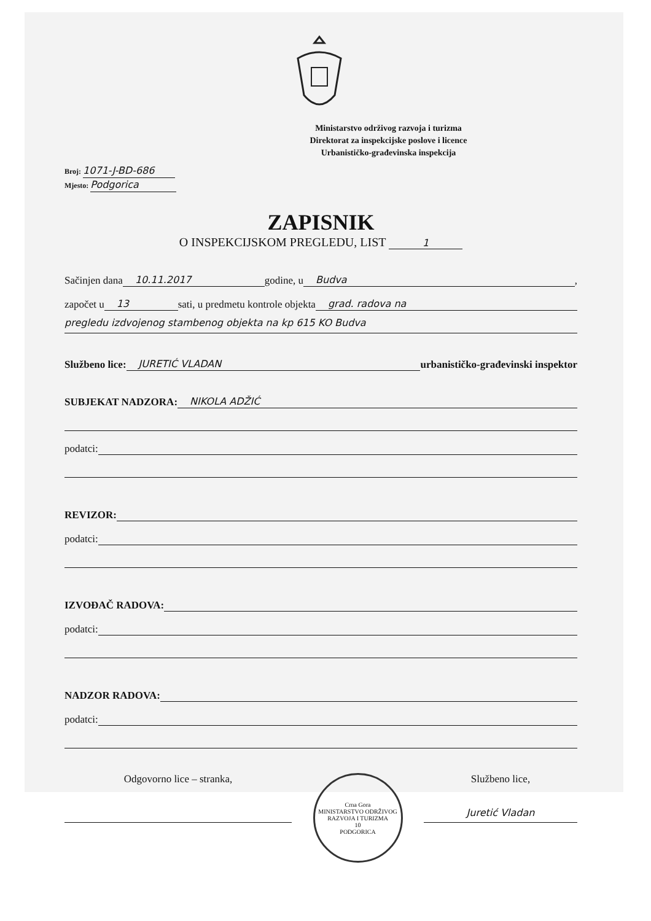Ministarstvo održivog razvoja i turizma
Direktorat za inspekcijske poslove i licence
Urbanističko-građevinska inspekcija
Broj: 1071-J-BD-686
Mjesto: Podgorica
ZAPISNIK
O INSPEKCIJSKOM PREGLEDU, LIST 1
Sačinjen dana 10.11.2017 godine, u Budva,
započet u 13 sati, u predmetu kontrole objekta grad. radova na
pregledu izdvojenog stambenog objekta na kp 615 KO Budva
Službeno lice: JURETIĆ VLADAN urbanističko-građevinski inspektor
SUBJEKAT NADZORA: NIKOLA ADŽIĆ
podatci:
REVIZOR:
podatci:
IZVOĐAČ RADOVA:
podatci:
NADZOR RADOVA:
podatci:
Odgovorno lice – stranka,
Crna Gora
MINISTARSTVO ODRŽIVOG RAZVOJA I TURIZMA
10
PODGORICA
Službeno lice,
Juretić Vladan